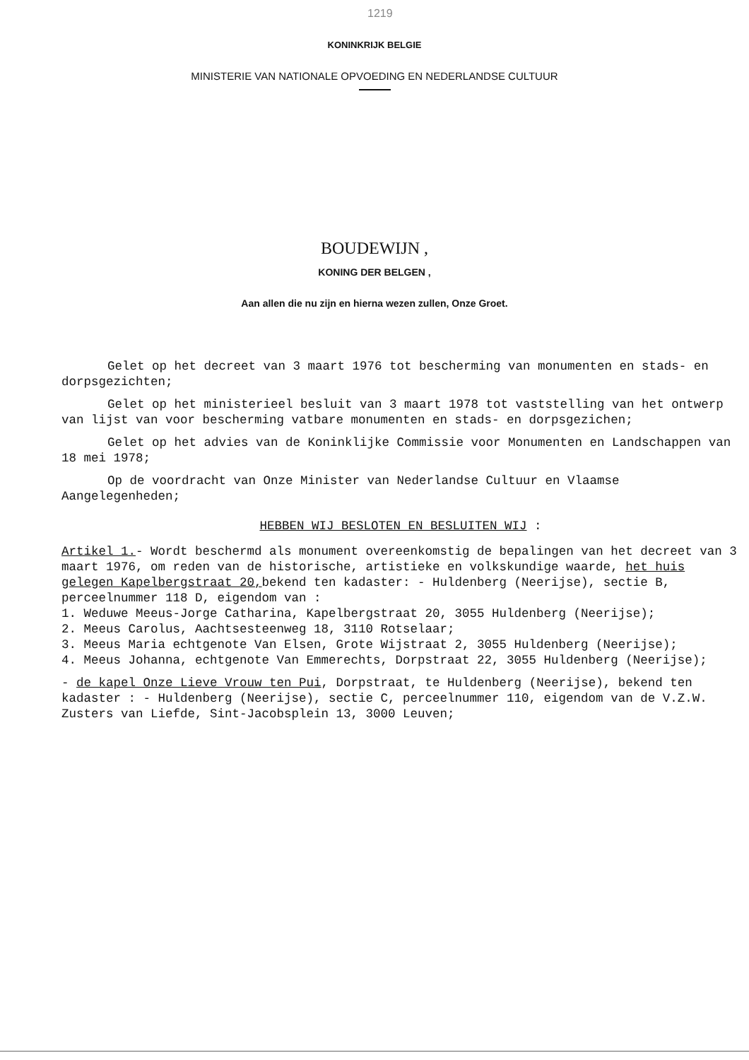1219
KONINKRIJK BELGIE
MINISTERIE VAN NATIONALE OPVOEDING EN NEDERLANDSE CULTUUR
BOUDEWIJN ,
KONING DER BELGEN ,
Aan allen die nu zijn en hierna wezen zullen, Onze Groet.
Gelet op het decreet van 3 maart 1976 tot bescherming van monumenten en stads- en dorpsgezichten;
Gelet op het ministerieel besluit van 3 maart 1978 tot vaststelling van het ontwerp van lijst van voor bescherming vatbare monumenten en stads- en dorpsgezichen;
Gelet op het advies van de Koninklijke Commissie voor Monumenten en Landschappen van 18 mei 1978;
Op de voordracht van Onze Minister van Nederlandse Cultuur en Vlaamse Aangelegenheden;
HEBBEN WIJ BESLOTEN EN BESLUITEN WIJ :
Artikel 1.- Wordt beschermd als monument overeenkomstig de bepalingen van het decreet van 3 maart 1976, om reden van de historische, artistieke en volkskundige waarde, het huis gelegen Kapelbergstraat 20, bekend ten kadaster: - Huldenberg (Neerijse), sectie B, perceelnummer 118 D, eigendom van :
1. Weduwe Meeus-Jorge Catharina, Kapelbergstraat 20, 3055 Huldenberg (Neerijse);
2. Meeus Carolus, Aachtsesteenweg 18, 3110 Rotselaar;
3. Meeus Maria echtgenote Van Elsen, Grote Wijstraat 2, 3055 Huldenberg (Neerijse);
4. Meeus Johanna, echtgenote Van Emmerechts, Dorpstraat 22, 3055 Huldenberg (Neerijse);
- de kapel Onze Lieve Vrouw ten Pui, Dorpstraat, te Huldenberg (Neerijse), bekend ten kadaster : - Huldenberg (Neerijse), sectie C, perceelnummer 110, eigendom van de V.Z.W. Zusters van Liefde, Sint-Jacobsplein 13, 3000 Leuven;